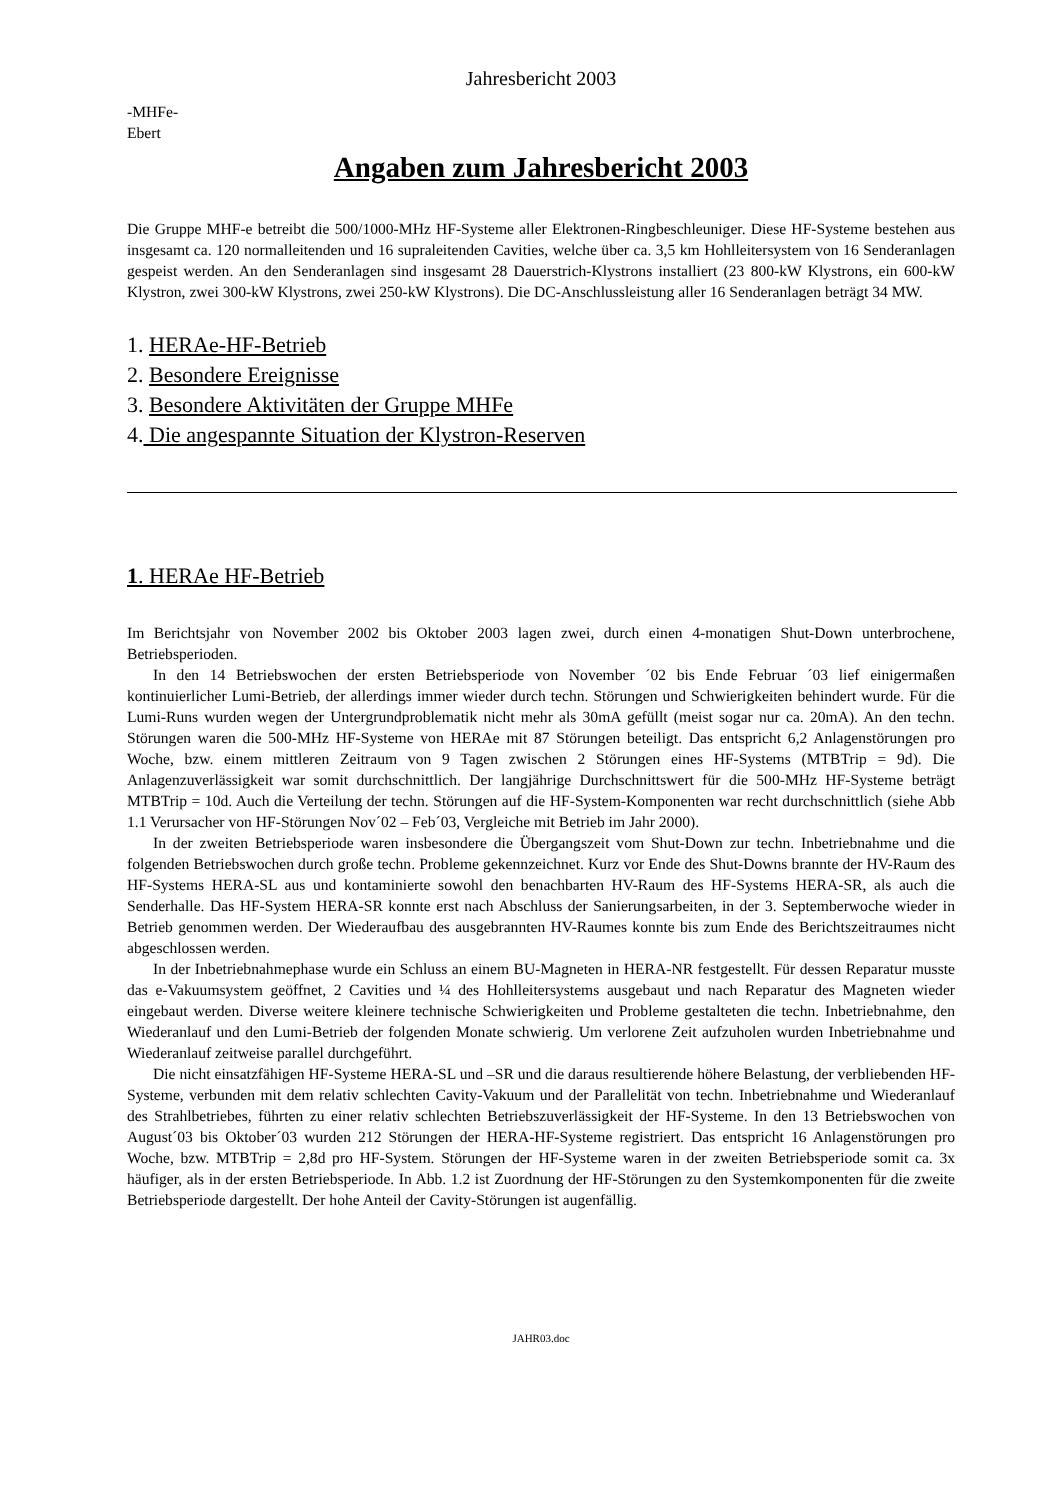Jahresbericht 2003
-MHFe-
Ebert
Angaben zum Jahresbericht 2003
Die Gruppe MHF-e betreibt die 500/1000-MHz HF-Systeme aller Elektronen-Ringbeschleuniger. Diese HF-Systeme bestehen aus insgesamt ca. 120 normalleitenden und 16 supraleitenden Cavities, welche über ca. 3,5 km Hohlleitersystem von 16 Senderanlagen gespeist werden. An den Senderanlagen sind insgesamt 28 Dauerstrich-Klystrons installiert (23 800-kW Klystrons, ein 600-kW Klystron, zwei 300-kW Klystrons, zwei 250-kW Klystrons). Die DC-Anschlussleistung aller 16 Senderanlagen beträgt 34 MW.
1. HERAe-HF-Betrieb
2. Besondere Ereignisse
3. Besondere Aktivitäten der Gruppe MHFe
4. Die angespannte Situation der Klystron-Reserven
1. HERAe HF-Betrieb
Im Berichtsjahr von November 2002 bis Oktober 2003 lagen zwei, durch einen 4-monatigen Shut-Down unterbrochene, Betriebsperioden.
In den 14 Betriebswochen der ersten Betriebsperiode von November ´02 bis Ende Februar ´03 lief einigermaßen kontinuierlicher Lumi-Betrieb, der allerdings immer wieder durch techn. Störungen und Schwierigkeiten behindert wurde. Für die Lumi-Runs wurden wegen der Untergrundproblematik nicht mehr als 30mA gefüllt (meist sogar nur ca. 20mA). An den techn. Störungen waren die 500-MHz HF-Systeme von HERAe mit 87 Störungen beteiligt. Das entspricht 6,2 Anlagenstörungen pro Woche, bzw. einem mittleren Zeitraum von 9 Tagen zwischen 2 Störungen eines HF-Systems (MTBTrip = 9d). Die Anlagenzuverlässigkeit war somit durchschnittlich. Der langjährige Durchschnittswert für die 500-MHz HF-Systeme beträgt MTBTrip = 10d. Auch die Verteilung der techn. Störungen auf die HF-System-Komponenten war recht durchschnittlich (siehe Abb 1.1 Verursacher von HF-Störungen Nov´02 – Feb´03, Vergleiche mit Betrieb im Jahr 2000).
In der zweiten Betriebsperiode waren insbesondere die Übergangszeit vom Shut-Down zur techn. Inbetriebnahme und die folgenden Betriebswochen durch große techn. Probleme gekennzeichnet. Kurz vor Ende des Shut-Downs brannte der HV-Raum des HF-Systems HERA-SL aus und kontaminierte sowohl den benachbarten HV-Raum des HF-Systems HERA-SR, als auch die Senderhalle. Das HF-System HERA-SR konnte erst nach Abschluss der Sanierungsarbeiten, in der 3. Septemberwoche wieder in Betrieb genommen werden. Der Wiederaufbau des ausgebrannten HV-Raumes konnte bis zum Ende des Berichtszeitraumes nicht abgeschlossen werden.
In der Inbetriebnahmephase wurde ein Schluss an einem BU-Magneten in HERA-NR festgestellt. Für dessen Reparatur musste das e-Vakuumsystem geöffnet, 2 Cavities und ¼ des Hohlleitersystems ausgebaut und nach Reparatur des Magneten wieder eingebaut werden. Diverse weitere kleinere technische Schwierigkeiten und Probleme gestalteten die techn. Inbetriebnahme, den Wiederanlauf und den Lumi-Betrieb der folgenden Monate schwierig. Um verlorene Zeit aufzuholen wurden Inbetriebnahme und Wiederanlauf zeitweise parallel durchgeführt.
Die nicht einsatzfähigen HF-Systeme HERA-SL und –SR und die daraus resultierende höhere Belastung, der verbliebenden HF-Systeme, verbunden mit dem relativ schlechten Cavity-Vakuum und der Parallelität von techn. Inbetriebnahme und Wiederanlauf des Strahlbetriebes, führten zu einer relativ schlechten Betriebszuverlässigkeit der HF-Systeme. In den 13 Betriebswochen von August´03 bis Oktober´03 wurden 212 Störungen der HERA-HF-Systeme registriert. Das entspricht 16 Anlagenstörungen pro Woche, bzw. MTBTrip = 2,8d pro HF-System. Störungen der HF-Systeme waren in der zweiten Betriebsperiode somit ca. 3x häufiger, als in der ersten Betriebsperiode. In Abb. 1.2 ist Zuordnung der HF-Störungen zu den Systemkomponenten für die zweite Betriebsperiode dargestellt. Der hohe Anteil der Cavity-Störungen ist augenfällig.
JAHR03.doc